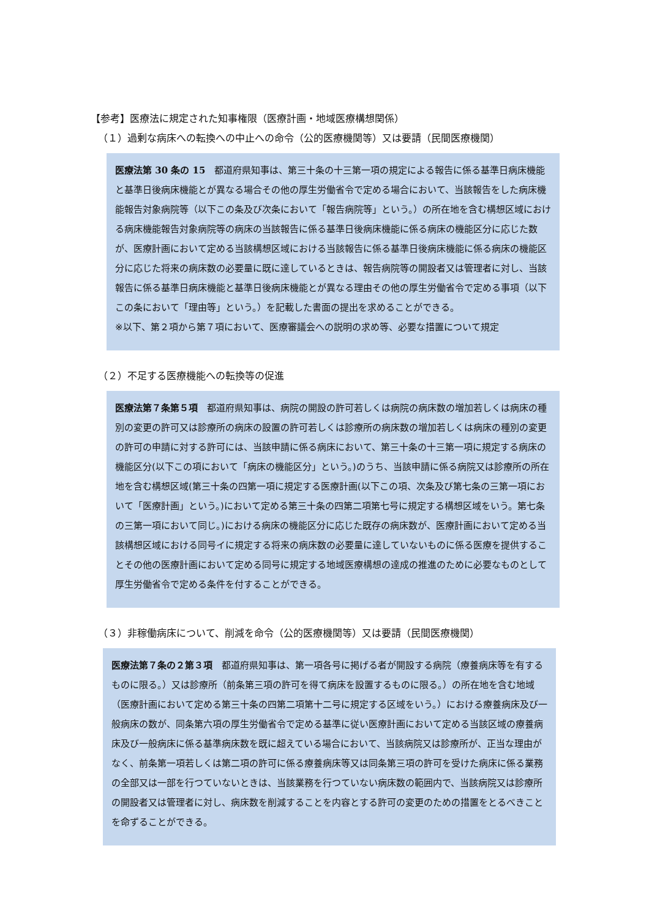【参考】医療法に規定された知事権限（医療計画・地域医療構想関係）
（１）過剰な病床への転換への中止への命令（公的医療機関等）又は要請（民間医療機関）
医療法第 30 条の 15　都道府県知事は、第三十条の十三第一項の規定による報告に係る基準日病床機能と基準日後病床機能とが異なる場合その他の厚生労働省令で定める場合において、当該報告をした病床機能報告対象病院等（以下この条及び次条において「報告病院等」という。）の所在地を含む構想区域における病床機能報告対象病院等の病床の当該報告に係る基準日後病床機能に係る病床の機能区分に応じた数が、医療計画において定める当該構想区域における当該報告に係る基準日後病床機能に係る病床の機能区分に応じた将来の病床数の必要量に既に達しているときは、報告病院等の開設者又は管理者に対し、当該報告に係る基準日病床機能と基準日後病床機能とが異なる理由その他の厚生労働省令で定める事項（以下この条において「理由等」という。）を記載した書面の提出を求めることができる。
※以下、第２項から第７項において、医療審議会への説明の求め等、必要な措置について規定
（２）不足する医療機能への転換等の促進
医療法第７条第５項　都道府県知事は、病院の開設の許可若しくは病院の病床数の増加若しくは病床の種別の変更の許可又は診療所の病床の設置の許可若しくは診療所の病床数の増加若しくは病床の種別の変更の許可の申請に対する許可には、当該申請に係る病床において、第三十条の十三第一項に規定する病床の機能区分(以下この項において「病床の機能区分」という。)のうち、当該申請に係る病院又は診療所の所在地を含む構想区域(第三十条の四第一項に規定する医療計画(以下この項、次条及び第七条の三第一項において「医療計画」という。)において定める第三十条の四第二項第七号に規定する構想区域をいう。第七条の三第一項において同じ。)における病床の機能区分に応じた既存の病床数が、医療計画において定める当該構想区域における同号イに規定する将来の病床数の必要量に達していないものに係る医療を提供することその他の医療計画において定める同号に規定する地域医療構想の達成の推進のために必要なものとして厚生労働省令で定める条件を付することができる。
（３）非稼働病床について、削減を命令（公的医療機関等）又は要請（民間医療機関）
医療法第７条の２第３項　都道府県知事は、第一項各号に掲げる者が開設する病院（療養病床等を有するものに限る。）又は診療所（前条第三項の許可を得て病床を設置するものに限る。）の所在地を含む地域（医療計画において定める第三十条の四第二項第十二号に規定する区域をいう。）における療養病床及び一般病床の数が、同条第六項の厚生労働省令で定める基準に従い医療計画において定める当該区域の療養病床及び一般病床に係る基準病床数を既に超えている場合において、当該病院又は診療所が、正当な理由がなく、前条第一項若しくは第二項の許可に係る療養病床等又は同条第三項の許可を受けた病床に係る業務の全部又は一部を行つていないときは、当該業務を行つていない病床数の範囲内で、当該病院又は診療所の開設者又は管理者に対し、病床数を削減することを内容とする許可の変更のための措置をとるべきことを命ずることができる。